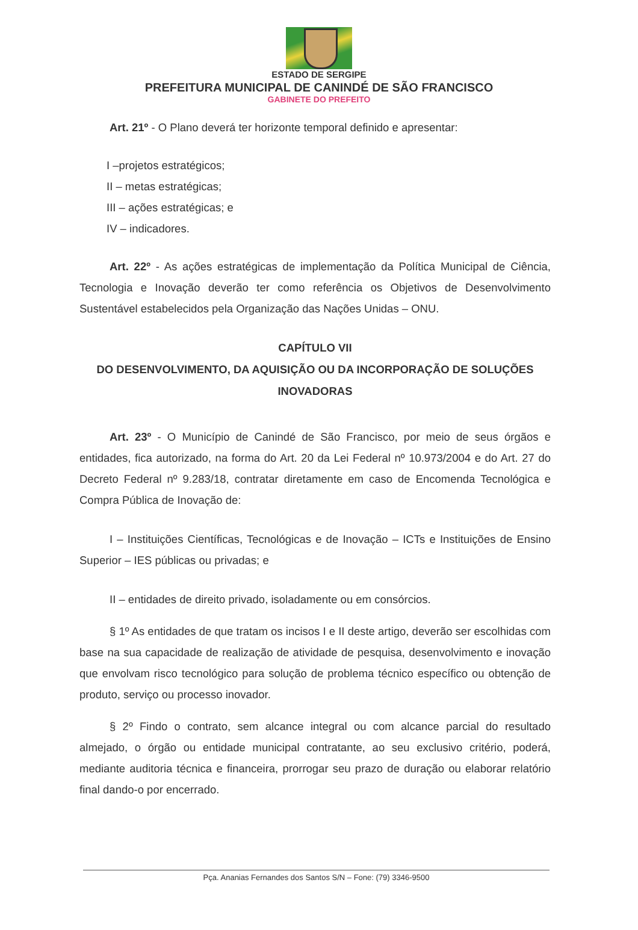ESTADO DE SERGIPE
PREFEITURA MUNICIPAL DE CANINDÉ DE SÃO FRANCISCO
GABINETE DO PREFEITO
Art. 21º - O Plano deverá ter horizonte temporal definido e apresentar:
I –projetos estratégicos;
II – metas estratégicas;
III – ações estratégicas; e
IV – indicadores.
Art. 22º - As ações estratégicas de implementação da Política Municipal de Ciência, Tecnologia e Inovação deverão ter como referência os Objetivos de Desenvolvimento Sustentável estabelecidos pela Organização das Nações Unidas – ONU.
CAPÍTULO VII
DO DESENVOLVIMENTO, DA AQUISIÇÃO OU DA INCORPORAÇÃO DE SOLUÇÕES INOVADORAS
Art. 23º - O Município de Canindé de São Francisco, por meio de seus órgãos e entidades, fica autorizado, na forma do Art. 20 da Lei Federal nº 10.973/2004 e do Art. 27 do Decreto Federal nº 9.283/18, contratar diretamente em caso de Encomenda Tecnológica e Compra Pública de Inovação de:
I – Instituições Científicas, Tecnológicas e de Inovação – ICTs e Instituições de Ensino Superior – IES públicas ou privadas; e
II – entidades de direito privado, isoladamente ou em consórcios.
§ 1º As entidades de que tratam os incisos I e II deste artigo, deverão ser escolhidas com base na sua capacidade de realização de atividade de pesquisa, desenvolvimento e inovação que envolvam risco tecnológico para solução de problema técnico específico ou obtenção de produto, serviço ou processo inovador.
§ 2º Findo o contrato, sem alcance integral ou com alcance parcial do resultado almejado, o órgão ou entidade municipal contratante, ao seu exclusivo critério, poderá, mediante auditoria técnica e financeira, prorrogar seu prazo de duração ou elaborar relatório final dando-o por encerrado.
Pça. Ananias Fernandes dos Santos S/N – Fone: (79) 3346-9500